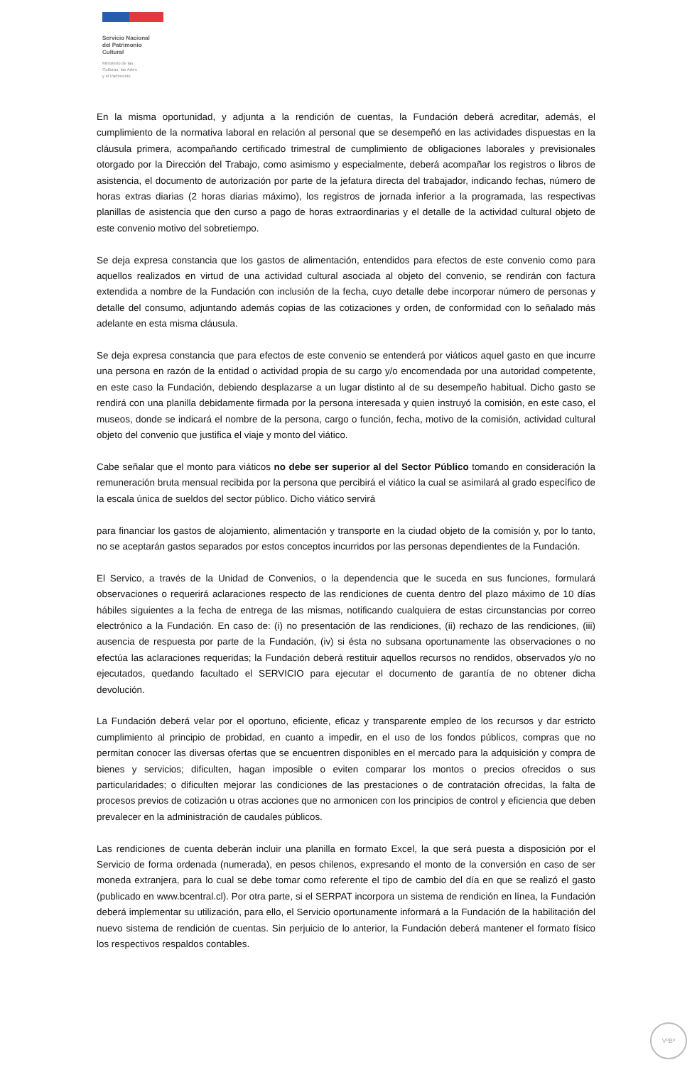Servicio Nacional
del Patrimonio
Cultural
Ministerio de las
Culturas, las Artes
y el Patrimonio
En la misma oportunidad, y adjunta a la rendición de cuentas, la Fundación deberá acreditar, además, el cumplimiento de la normativa laboral en relación al personal que se desempeñó en las actividades dispuestas en la cláusula primera, acompañando certificado trimestral de cumplimiento de obligaciones laborales y previsionales otorgado por la Dirección del Trabajo, como asimismo y especialmente, deberá acompañar los registros o libros de asistencia, el documento de autorización por parte de la jefatura directa del trabajador, indicando fechas, número de horas extras diarias (2 horas diarias máximo), los registros de jornada inferior a la programada, las respectivas planillas de asistencia que den curso a pago de horas extraordinarias y el detalle de la actividad cultural objeto de este convenio motivo del sobretiempo.
Se deja expresa constancia que los gastos de alimentación, entendidos para efectos de este convenio como para aquellos realizados en virtud de una actividad cultural asociada al objeto del convenio, se rendirán con factura extendida a nombre de la Fundación con inclusión de la fecha, cuyo detalle debe incorporar número de personas y detalle del consumo, adjuntando además copias de las cotizaciones y orden, de conformidad con lo señalado más adelante en esta misma cláusula.
Se deja expresa constancia que para efectos de este convenio se entenderá por viáticos aquel gasto en que incurre una persona en razón de la entidad o actividad propia de su cargo y/o encomendada por una autoridad competente, en este caso la Fundación, debiendo desplazarse a un lugar distinto al de su desempeño habitual. Dicho gasto se rendirá con una planilla debidamente firmada por la persona interesada y quien instruyó la comisión, en este caso, el museos, donde se indicará el nombre de la persona, cargo o función, fecha, motivo de la comisión, actividad cultural objeto del convenio que justifica el viaje y monto del viático.
Cabe señalar que el monto para viáticos no debe ser superior al del Sector Público tomando en consideración la remuneración bruta mensual recibida por la persona que percibirá el viático la cual se asimilará al grado específico de la escala única de sueldos del sector público. Dicho viático servirá
para financiar los gastos de alojamiento, alimentación y transporte en la ciudad objeto de la comisión y, por lo tanto, no se aceptarán gastos separados por estos conceptos incurridos por las personas dependientes de la Fundación.
El Servico, a través de la Unidad de Convenios, o la dependencia que le suceda en sus funciones, formulará observaciones o requerirá aclaraciones respecto de las rendiciones de cuenta dentro del plazo máximo de 10 días hábiles siguientes a la fecha de entrega de las mismas, notificando cualquiera de estas circunstancias por correo electrónico a la Fundación. En caso de: (i) no presentación de las rendiciones, (ii) rechazo de las rendiciones, (iii) ausencia de respuesta por parte de la Fundación, (iv) si ésta no subsana oportunamente las observaciones o no efectúa las aclaraciones requeridas; la Fundación deberá restituir aquellos recursos no rendidos, observados y/o no ejecutados, quedando facultado el SERVICIO para ejecutar el documento de garantía de no obtener dicha devolución.
La Fundación deberá velar por el oportuno, eficiente, eficaz y transparente empleo de los recursos y dar estricto cumplimiento al principio de probidad, en cuanto a impedir, en el uso de los fondos públicos, compras que no permitan conocer las diversas ofertas que se encuentren disponibles en el mercado para la adquisición y compra de bienes y servicios; dificulten, hagan imposible o eviten comparar los montos o precios ofrecidos o sus particularidades; o dificulten mejorar las condiciones de las prestaciones o de contratación ofrecidas, la falta de procesos previos de cotización u otras acciones que no armonicen con los principios de control y eficiencia que deben prevalecer en la administración de caudales públicos.
Las rendiciones de cuenta deberán incluir una planilla en formato Excel, la que será puesta a disposición por el Servicio de forma ordenada (numerada), en pesos chilenos, expresando el monto de la conversión en caso de ser moneda extranjera, para lo cual se debe tomar como referente el tipo de cambio del día en que se realizó el gasto (publicado en www.bcentral.cl). Por otra parte, si el SERPAT incorpora un sistema de rendición en línea, la Fundación deberá implementar su utilización, para ello, el Servicio oportunamente informará a la Fundación de la habilitación del nuevo sistema de rendición de cuentas. Sin perjuicio de lo anterior, la Fundación deberá mantener el formato físico los respectivos respaldos contables.
VºBº